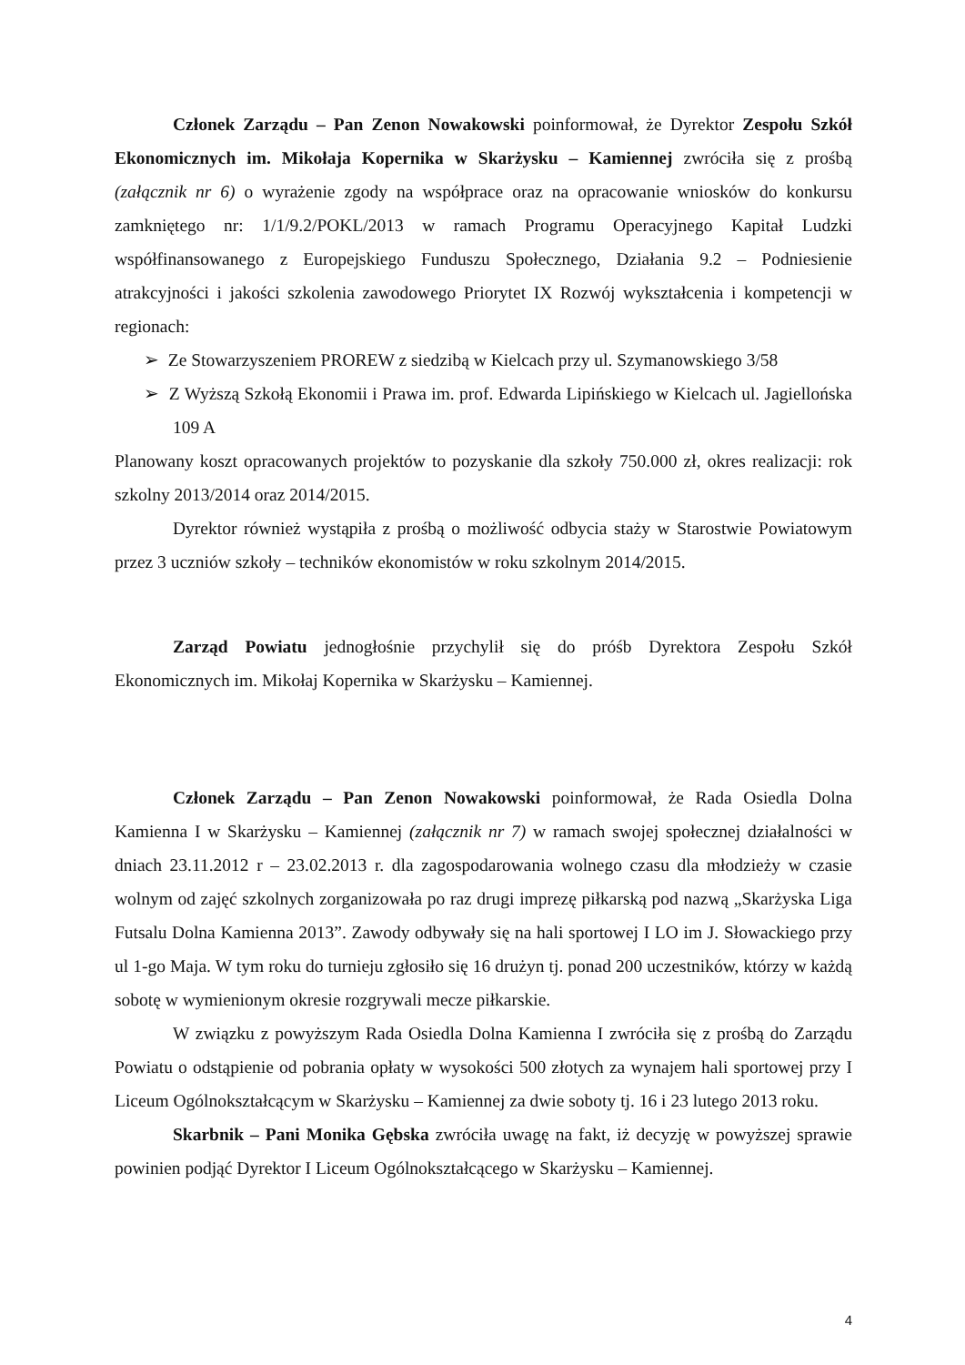Członek Zarządu – Pan Zenon Nowakowski poinformował, że Dyrektor Zespołu Szkół Ekonomicznych im. Mikołaja Kopernika w Skarżysku – Kamiennej zwróciła się z prośbą (załącznik nr 6) o wyrażenie zgody na współprace oraz na opracowanie wniosków do konkursu zamkniętego nr: 1/1/9.2/POKL/2013 w ramach Programu Operacyjnego Kapitał Ludzki współfinansowanego z Europejskiego Funduszu Społecznego, Działania 9.2 – Podniesienie atrakcyjności i jakości szkolenia zawodowego Priorytet IX Rozwój wykształcenia i kompetencji w regionach:
➢ Ze Stowarzyszeniem PROREW z siedzibą w Kielcach przy ul. Szymanowskiego 3/58
➢ Z Wyższą Szkołą Ekonomii i Prawa im. prof. Edwarda Lipińskiego w Kielcach ul. Jagiellońska 109 A
Planowany koszt opracowanych projektów to pozyskanie dla szkoły 750.000 zł, okres realizacji: rok szkolny 2013/2014 oraz 2014/2015.
Dyrektor również wystąpiła z prośbą o możliwość odbycia staży w Starostwie Powiatowym przez 3 uczniów szkoły – techników ekonomistów w roku szkolnym 2014/2015.
Zarząd Powiatu jednogłośnie przychylił się do próśb Dyrektora Zespołu Szkół Ekonomicznych im. Mikołaj Kopernika w Skarżysku – Kamiennej.
Członek Zarządu – Pan Zenon Nowakowski poinformował, że Rada Osiedla Dolna Kamienna I w Skarżysku – Kamiennej (załącznik nr 7) w ramach swojej społecznej działalności w dniach 23.11.2012 r – 23.02.2013 r. dla zagospodarowania wolnego czasu dla młodzieży w czasie wolnym od zajęć szkolnych zorganizowała po raz drugi imprezę piłkarską pod nazwą „Skarżyska Liga Futsalu Dolna Kamienna 2013”. Zawody odbywały się na hali sportowej I LO im J. Słowackiego przy ul 1-go Maja. W tym roku do turnieju zgłosiło się 16 drużyn tj. ponad 200 uczestników, którzy w każdą sobotę w wymienionym okresie rozgrywali mecze piłkarskie.
W związku z powyższym Rada Osiedla Dolna Kamienna I zwróciła się z prośbą do Zarządu Powiatu o odstąpienie od pobrania opłaty w wysokości 500 złotych za wynajem hali sportowej przy I Liceum Ogólnokształcącym w Skarżysku – Kamiennej za dwie soboty tj. 16 i 23 lutego 2013 roku.
Skarbnik – Pani Monika Gębska zwróciła uwagę na fakt, iż decyzję w powyższej sprawie powinien podjąć Dyrektor I Liceum Ogólnokształcącego w Skarżysku – Kamiennej.
4